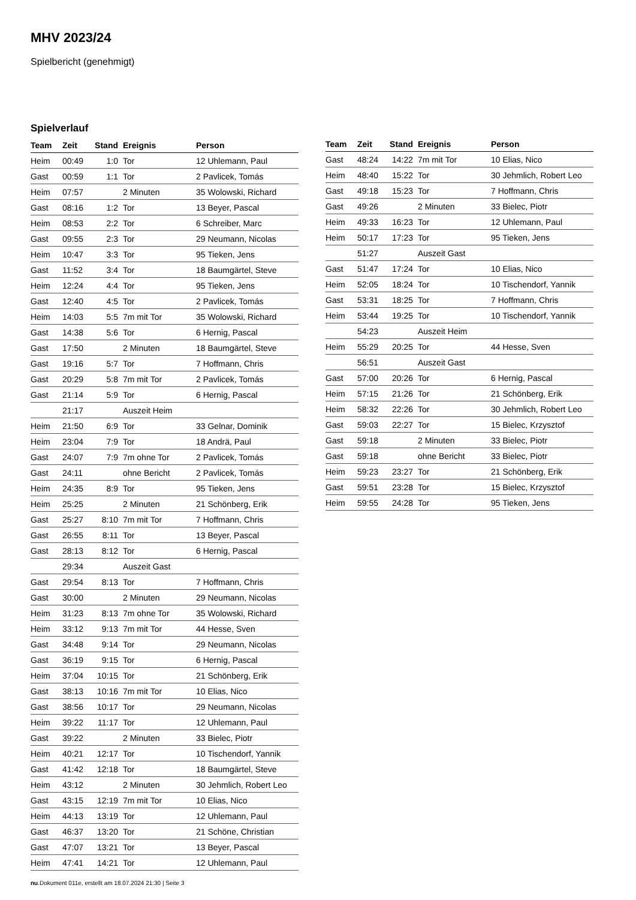MHV 2023/24
Spielbericht (genehmigt)
Spielverlauf
| Team | Zeit | Stand | Ereignis | Person |
| --- | --- | --- | --- | --- |
| Heim | 00:49 | 1:0 | Tor | 12 Uhlemann, Paul |
| Gast | 00:59 | 1:1 | Tor | 2 Pavlicek, Tomás |
| Heim | 07:57 | | 2 Minuten | 35 Wolowski, Richard |
| Gast | 08:16 | 1:2 | Tor | 13 Beyer, Pascal |
| Heim | 08:53 | 2:2 | Tor | 6 Schreiber, Marc |
| Gast | 09:55 | 2:3 | Tor | 29 Neumann, Nicolas |
| Heim | 10:47 | 3:3 | Tor | 95 Tieken, Jens |
| Gast | 11:52 | 3:4 | Tor | 18 Baumgärtel, Steve |
| Heim | 12:24 | 4:4 | Tor | 95 Tieken, Jens |
| Gast | 12:40 | 4:5 | Tor | 2 Pavlicek, Tomás |
| Heim | 14:03 | 5:5 | 7m mit Tor | 35 Wolowski, Richard |
| Gast | 14:38 | 5:6 | Tor | 6 Hernig, Pascal |
| Gast | 17:50 | | 2 Minuten | 18 Baumgärtel, Steve |
| Gast | 19:16 | 5:7 | Tor | 7 Hoffmann, Chris |
| Gast | 20:29 | 5:8 | 7m mit Tor | 2 Pavlicek, Tomás |
| Gast | 21:14 | 5:9 | Tor | 6 Hernig, Pascal |
| | 21:17 | | Auszeit Heim | |
| Heim | 21:50 | 6:9 | Tor | 33 Gelnar, Dominik |
| Heim | 23:04 | 7:9 | Tor | 18 Andrä, Paul |
| Gast | 24:07 | 7:9 | 7m ohne Tor | 2 Pavlicek, Tomás |
| Gast | 24:11 | | ohne Bericht | 2 Pavlicek, Tomás |
| Heim | 24:35 | 8:9 | Tor | 95 Tieken, Jens |
| Heim | 25:25 | | 2 Minuten | 21 Schönberg, Erik |
| Gast | 25:27 | 8:10 | 7m mit Tor | 7 Hoffmann, Chris |
| Gast | 26:55 | 8:11 | Tor | 13 Beyer, Pascal |
| Gast | 28:13 | 8:12 | Tor | 6 Hernig, Pascal |
| | 29:34 | | Auszeit Gast | |
| Gast | 29:54 | 8:13 | Tor | 7 Hoffmann, Chris |
| Gast | 30:00 | | 2 Minuten | 29 Neumann, Nicolas |
| Heim | 31:23 | 8:13 | 7m ohne Tor | 35 Wolowski, Richard |
| Heim | 33:12 | 9:13 | 7m mit Tor | 44 Hesse, Sven |
| Gast | 34:48 | 9:14 | Tor | 29 Neumann, Nicolas |
| Gast | 36:19 | 9:15 | Tor | 6 Hernig, Pascal |
| Heim | 37:04 | 10:15 | Tor | 21 Schönberg, Erik |
| Gast | 38:13 | 10:16 | 7m mit Tor | 10 Elias, Nico |
| Gast | 38:56 | 10:17 | Tor | 29 Neumann, Nicolas |
| Heim | 39:22 | 11:17 | Tor | 12 Uhlemann, Paul |
| Gast | 39:22 | | 2 Minuten | 33 Bielec, Piotr |
| Heim | 40:21 | 12:17 | Tor | 10 Tischendorf, Yannik |
| Gast | 41:42 | 12:18 | Tor | 18 Baumgärtel, Steve |
| Heim | 43:12 | | 2 Minuten | 30 Jehmlich, Robert Leo |
| Gast | 43:15 | 12:19 | 7m mit Tor | 10 Elias, Nico |
| Heim | 44:13 | 13:19 | Tor | 12 Uhlemann, Paul |
| Gast | 46:37 | 13:20 | Tor | 21 Schöne, Christian |
| Gast | 47:07 | 13:21 | Tor | 13 Beyer, Pascal |
| Heim | 47:41 | 14:21 | Tor | 12 Uhlemann, Paul |
| Team | Zeit | Stand | Ereignis | Person |
| --- | --- | --- | --- | --- |
| Gast | 48:24 | 14:22 | 7m mit Tor | 10 Elias, Nico |
| Heim | 48:40 | 15:22 | Tor | 30 Jehmlich, Robert Leo |
| Gast | 49:18 | 15:23 | Tor | 7 Hoffmann, Chris |
| Gast | 49:26 | | 2 Minuten | 33 Bielec, Piotr |
| Heim | 49:33 | 16:23 | Tor | 12 Uhlemann, Paul |
| Heim | 50:17 | 17:23 | Tor | 95 Tieken, Jens |
| | 51:27 | | Auszeit Gast | |
| Gast | 51:47 | 17:24 | Tor | 10 Elias, Nico |
| Heim | 52:05 | 18:24 | Tor | 10 Tischendorf, Yannik |
| Gast | 53:31 | 18:25 | Tor | 7 Hoffmann, Chris |
| Heim | 53:44 | 19:25 | Tor | 10 Tischendorf, Yannik |
| | 54:23 | | Auszeit Heim | |
| Heim | 55:29 | 20:25 | Tor | 44 Hesse, Sven |
| | 56:51 | | Auszeit Gast | |
| Gast | 57:00 | 20:26 | Tor | 6 Hernig, Pascal |
| Heim | 57:15 | 21:26 | Tor | 21 Schönberg, Erik |
| Heim | 58:32 | 22:26 | Tor | 30 Jehmlich, Robert Leo |
| Gast | 59:03 | 22:27 | Tor | 15 Bielec, Krzysztof |
| Gast | 59:18 | | 2 Minuten | 33 Bielec, Piotr |
| Gast | 59:18 | | ohne Bericht | 33 Bielec, Piotr |
| Heim | 59:23 | 23:27 | Tor | 21 Schönberg, Erik |
| Gast | 59:51 | 23:28 | Tor | 15 Bielec, Krzysztof |
| Heim | 59:55 | 24:28 | Tor | 95 Tieken, Jens |
nu.Dokument 011e, erstellt am 18.07.2024 21:30 | Seite 3